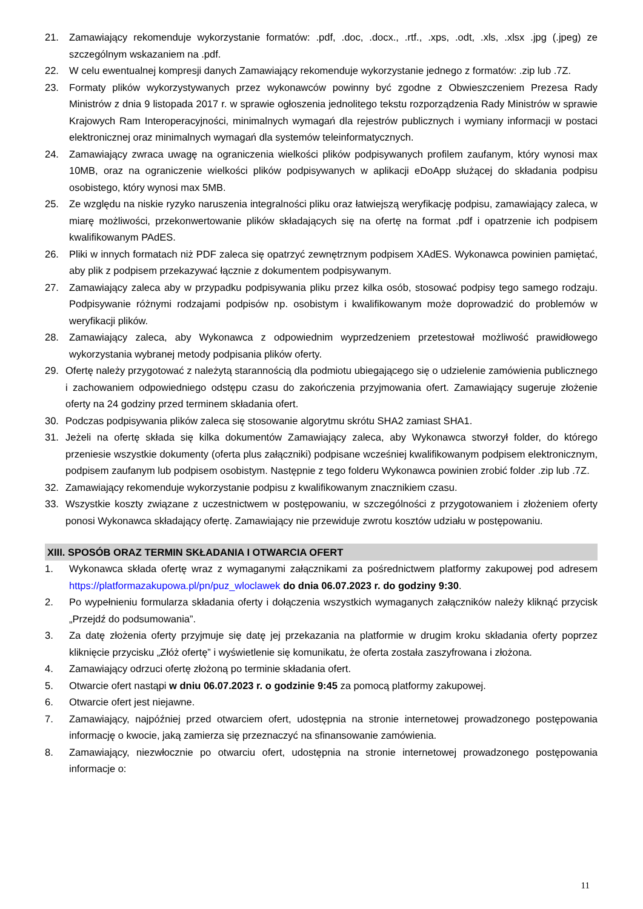21. Zamawiający rekomenduje wykorzystanie formatów: .pdf, .doc, .docx., .rtf., .xps, .odt, .xls, .xlsx .jpg (.jpeg) ze szczególnym wskazaniem na .pdf.
22. W celu ewentualnej kompresji danych Zamawiający rekomenduje wykorzystanie jednego z formatów: .zip lub .7Z.
23. Formaty plików wykorzystywanych przez wykonawców powinny być zgodne z Obwieszczeniem Prezesa Rady Ministrów z dnia 9 listopada 2017 r. w sprawie ogłoszenia jednolitego tekstu rozporządzenia Rady Ministrów w sprawie Krajowych Ram Interoperacyjności, minimalnych wymagań dla rejestrów publicznych i wymiany informacji w postaci elektronicznej oraz minimalnych wymagań dla systemów teleinformatycznych.
24. Zamawiający zwraca uwagę na ograniczenia wielkości plików podpisywanych profilem zaufanym, który wynosi max 10MB, oraz na ograniczenie wielkości plików podpisywanych w aplikacji eDoApp służącej do składania podpisu osobistego, który wynosi max 5MB.
25. Ze względu na niskie ryzyko naruszenia integralności pliku oraz łatwiejszą weryfikację podpisu, zamawiający zaleca, w miarę możliwości, przekonwertowanie plików składających się na ofertę na format .pdf i opatrzenie ich podpisem kwalifikowanym PAdES.
26. Pliki w innych formatach niż PDF zaleca się opatrzyć zewnętrznym podpisem XAdES. Wykonawca powinien pamiętać, aby plik z podpisem przekazywać łącznie z dokumentem podpisywanym.
27. Zamawiający zaleca aby w przypadku podpisywania pliku przez kilka osób, stosować podpisy tego samego rodzaju. Podpisywanie różnymi rodzajami podpisów np. osobistym i kwalifikowanym może doprowadzić do problemów w weryfikacji plików.
28. Zamawiający zaleca, aby Wykonawca z odpowiednim wyprzedzeniem przetestował możliwość prawidłowego wykorzystania wybranej metody podpisania plików oferty.
29. Ofertę należy przygotować z należytą starannością dla podmiotu ubiegającego się o udzielenie zamówienia publicznego i zachowaniem odpowiedniego odstępu czasu do zakończenia przyjmowania ofert. Zamawiający sugeruje złożenie oferty na 24 godziny przed terminem składania ofert.
30. Podczas podpisywania plików zaleca się stosowanie algorytmu skrótu SHA2 zamiast SHA1.
31. Jeżeli na ofertę składa się kilka dokumentów Zamawiający zaleca, aby Wykonawca stworzył folder, do którego przeniesie wszystkie dokumenty (oferta plus załączniki) podpisane wcześniej kwalifikowanym podpisem elektronicznym, podpisem zaufanym lub podpisem osobistym. Następnie z tego folderu Wykonawca powinien zrobić folder .zip lub .7Z.
32. Zamawiający rekomenduje wykorzystanie podpisu z kwalifikowanym znacznikiem czasu.
33. Wszystkie koszty związane z uczestnictwem w postępowaniu, w szczególności z przygotowaniem i złożeniem oferty ponosi Wykonawca składający ofertę. Zamawiający nie przewiduje zwrotu kosztów udziału w postępowaniu.
XIII. SPOSÓB ORAZ TERMIN SKŁADANIA I OTWARCIA OFERT
1. Wykonawca składa ofertę wraz z wymaganymi załącznikami za pośrednictwem platformy zakupowej pod adresem https://platformazakupowa.pl/pn/puz_wloclawek do dnia 06.07.2023 r. do godziny 9:30.
2. Po wypełnieniu formularza składania oferty i dołączenia wszystkich wymaganych załączników należy kliknąć przycisk „Przejdź do podsumowania”.
3. Za datę złożenia oferty przyjmuje się datę jej przekazania na platformie w drugim kroku składania oferty poprzez kliknięcie przycisku „Złóż ofertę” i wyświetlenie się komunikatu, że oferta została zaszyfrowana i złożona.
4. Zamawiający odrzuci ofertę złożoną po terminie składania ofert.
5. Otwarcie ofert nastąpi w dniu 06.07.2023 r. o godzinie 9:45 za pomocą platformy zakupowej.
6. Otwarcie ofert jest niejawne.
7. Zamawiający, najpóźniej przed otwarciem ofert, udostępnia na stronie internetowej prowadzonego postępowania informację o kwocie, jaką zamierza się przeznaczyć na sfinansowanie zamówienia.
8. Zamawiający, niezwłocznie po otwarciu ofert, udostępnia na stronie internetowej prowadzonego postępowania informacje o:
11